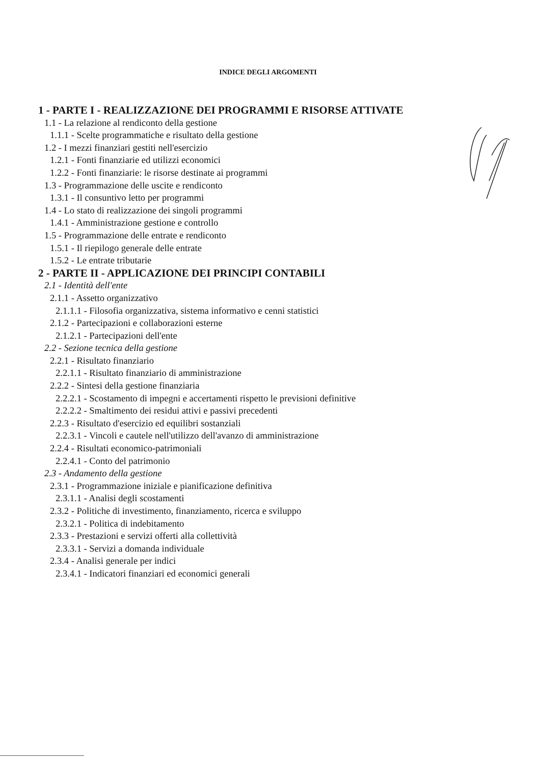INDICE DEGLI ARGOMENTI
1 - PARTE I - REALIZZAZIONE DEI PROGRAMMI E RISORSE ATTIVATE
1.1 - La relazione al rendiconto della gestione
1.1.1 - Scelte programmatiche e risultato della gestione
1.2 - I mezzi finanziari gestiti nell'esercizio
1.2.1 - Fonti finanziarie ed utilizzi economici
1.2.2 - Fonti finanziarie: le risorse destinate ai programmi
1.3 - Programmazione delle uscite e rendiconto
1.3.1 - Il consuntivo letto per programmi
1.4 - Lo stato di realizzazione dei singoli programmi
1.4.1 - Amministrazione gestione e controllo
1.5 - Programmazione delle entrate e rendiconto
1.5.1 - Il riepilogo generale delle entrate
1.5.2 - Le entrate tributarie
2 - PARTE II - APPLICAZIONE DEI PRINCIPI CONTABILI
2.1 - Identità dell'ente
2.1.1 - Assetto organizzativo
2.1.1.1 - Filosofia organizzativa, sistema informativo e cenni statistici
2.1.2 - Partecipazioni e collaborazioni esterne
2.1.2.1 - Partecipazioni dell'ente
2.2 - Sezione tecnica della gestione
2.2.1 - Risultato finanziario
2.2.1.1 - Risultato finanziario di amministrazione
2.2.2 - Sintesi della gestione finanziaria
2.2.2.1 - Scostamento di impegni e accertamenti rispetto le previsioni definitive
2.2.2.2 - Smaltimento dei residui attivi e passivi precedenti
2.2.3 - Risultato d'esercizio ed equilibri sostanziali
2.2.3.1 - Vincoli e cautele nell'utilizzo dell'avanzo di amministrazione
2.2.4 - Risultati economico-patrimoniali
2.2.4.1 - Conto del patrimonio
2.3 - Andamento della gestione
2.3.1 - Programmazione iniziale e pianificazione definitiva
2.3.1.1 - Analisi degli scostamenti
2.3.2 - Politiche di investimento, finanziamento, ricerca e sviluppo
2.3.2.1 - Politica di indebitamento
2.3.3 - Prestazioni e servizi offerti alla collettività
2.3.3.1 - Servizi a domanda individuale
2.3.4 - Analisi generale per indici
2.3.4.1 - Indicatori finanziari ed economici generali